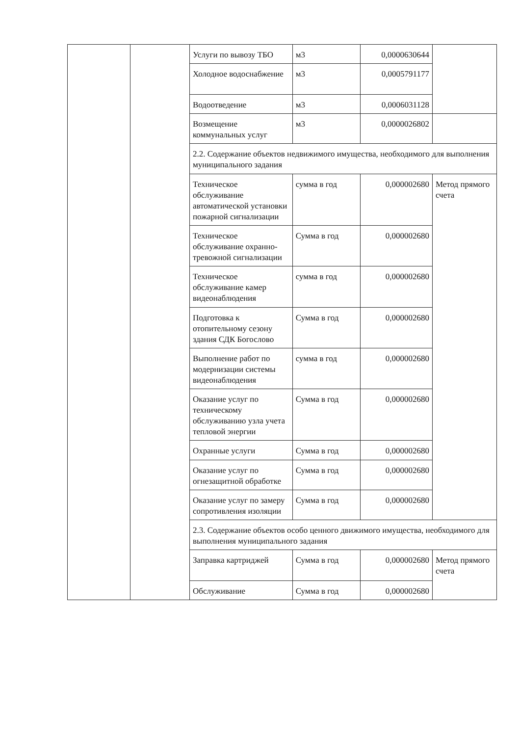| | | Услуги по вывозу ТБО | м3 | 0,0000630644 | |
| | | Холодное водоснабжение | м3 | 0,0005791177 | |
| | | Водоотведение | м3 | 0,0006031128 | |
| | | Возмещение коммунальных услуг | м3 | 0,0000026802 | |
| | | 2.2. Содержание объектов недвижимого имущества, необходимого для выполнения муниципального задания | | | |
| | | Техническое обслуживание автоматической установки пожарной сигнализации | сумма в год | 0,000002680 | Метод прямого счета |
| | | Техническое обслуживание охранно-тревожной сигнализации | Сумма в год | 0,000002680 | |
| | | Техническое обслуживание камер видеонаблюдения | сумма в год | 0,000002680 | |
| | | Подготовка к отопительному сезону здания СДК Богослово | Сумма в год | 0,000002680 | |
| | | Выполнение работ по модернизации системы видеонаблюдения | сумма в год | 0,000002680 | |
| | | Оказание услуг по техническому обслуживанию узла учета тепловой энергии | Сумма в год | 0,000002680 | |
| | | Охранные услуги | Сумма в год | 0,000002680 | |
| | | Оказание услуг по огнезащитной обработке | Сумма в год | 0,000002680 | |
| | | Оказание услуг по замеру сопротивления изоляции | Сумма в год | 0,000002680 | |
| | | 2.3. Содержание объектов особо ценного движимого имущества, необходимого для выполнения муниципального задания | | | |
| | | Заправка картриджей | Сумма в год | 0,000002680 | Метод прямого счета |
| | | Обслуживание | Сумма в год | 0,000002680 | |